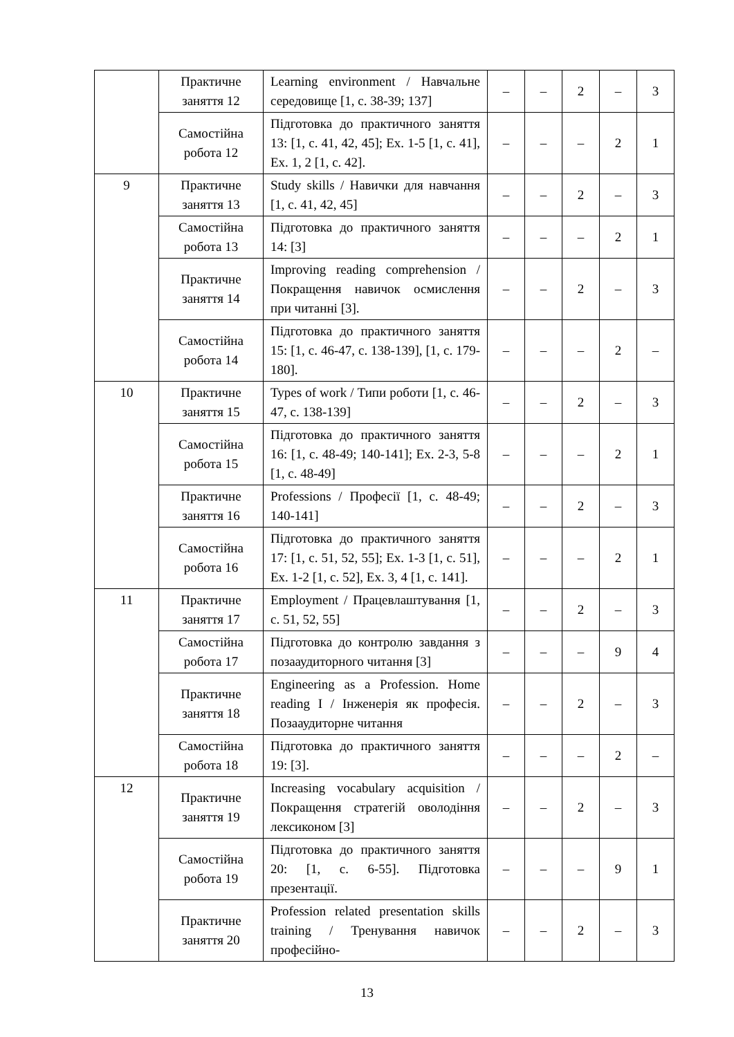| | Практичне заняття 12 | Learning environment / Навчальне середовище [1, с. 38-39; 137] | – | – | 2 | – | 3 |
| | Самостійна робота 12 | Підготовка до практичного заняття 13: [1, с. 41, 42, 45]; Ex. 1-5 [1, с. 41], Ex. 1, 2 [1, с. 42]. | – | – | – | 2 | 1 |
| 9 | Практичне заняття 13 | Study skills / Навички для навчання [1, с. 41, 42, 45] | – | – | 2 | – | 3 |
| | Самостійна робота 13 | Підготовка до практичного заняття 14: [3] | – | – | – | 2 | 1 |
| | Практичне заняття 14 | Improving reading comprehension / Покращення навичок осмислення при читанні [3]. | – | – | 2 | – | 3 |
| | Самостійна робота 14 | Підготовка до практичного заняття 15: [1, с. 46-47, с. 138-139], [1, с. 179-180]. | – | – | – | 2 | – |
| 10 | Практичне заняття 15 | Types of work / Типи роботи [1, с. 46-47, с. 138-139] | – | – | 2 | – | 3 |
| | Самостійна робота 15 | Підготовка до практичного заняття 16: [1, с. 48-49; 140-141]; Ex. 2-3, 5-8 [1, с. 48-49] | – | – | – | 2 | 1 |
| | Практичне заняття 16 | Professions / Професії [1, с. 48-49; 140-141] | – | – | 2 | – | 3 |
| | Самостійна робота 16 | Підготовка до практичного заняття 17: [1, с. 51, 52, 55]; Ex. 1-3 [1, с. 51], Ex. 1-2 [1, с. 52], Ex. 3, 4 [1, с. 141]. | – | – | – | 2 | 1 |
| 11 | Практичне заняття 17 | Employment / Працевлаштування [1, с. 51, 52, 55] | – | – | 2 | – | 3 |
| | Самостійна робота 17 | Підготовка до контролю завдання з позааудиторного читання [3] | – | – | – | 9 | 4 |
| | Практичне заняття 18 | Engineering as a Profession. Home reading I / Інженерія як професія. Позааудиторне читання | – | – | 2 | – | 3 |
| | Самостійна робота 18 | Підготовка до практичного заняття 19: [3]. | – | – | – | 2 | – |
| 12 | Практичне заняття 19 | Increasing vocabulary acquisition / Покращення стратегій оволодіння лексиконом [3] | – | – | 2 | – | 3 |
| | Самостійна робота 19 | Підготовка до практичного заняття 20: [1, с. 6-55]. Підготовка презентації. | – | – | – | 9 | 1 |
| | Практичне заняття 20 | Profession related presentation skills training / Тренування навичок професійно- | – | – | 2 | – | 3 |
13